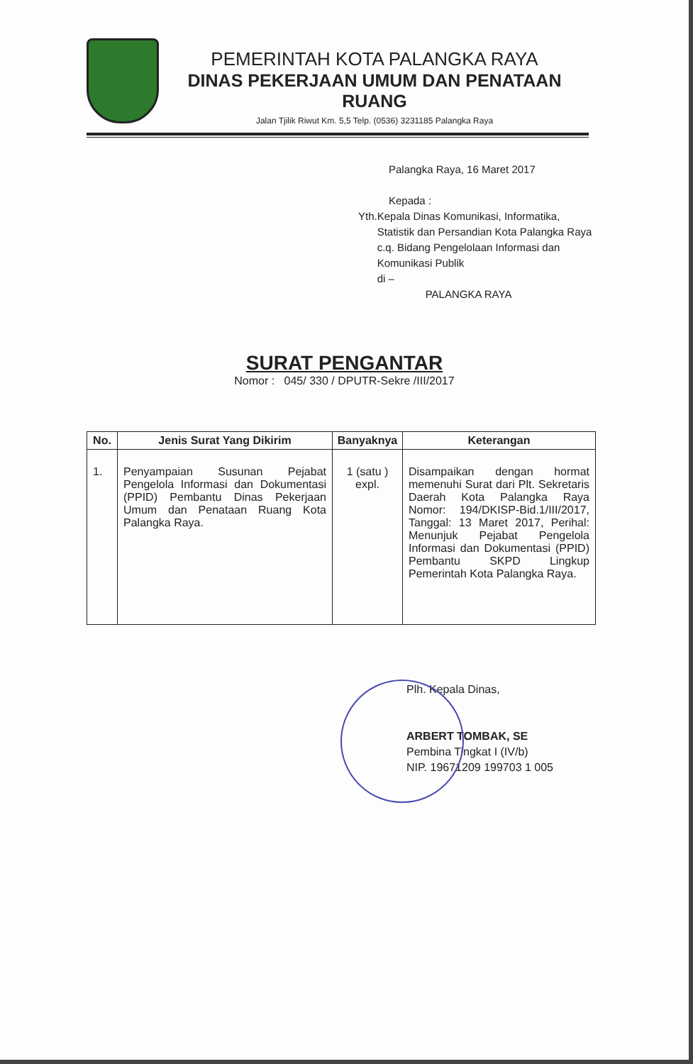PEMERINTAH KOTA PALANGKA RAYA
DINAS PEKERJAAN UMUM DAN PENATAAN RUANG
Jalan Tjilik Riwut Km. 5,5 Telp. (0536) 3231185 Palangka Raya
Palangka Raya, 16 Maret 2017
Kepada :
Yth. Kepala Dinas Komunikasi, Informatika, Statistik dan Persandian Kota Palangka Raya
c.q. Bidang Pengelolaan Informasi dan Komunikasi Publik
di –
PALANGKA RAYA
SURAT PENGANTAR
Nomor : 045/ 330 / DPUTR-Sekre /III/2017
| No. | Jenis Surat Yang Dikirim | Banyaknya | Keterangan |
| --- | --- | --- | --- |
| 1. | Penyampaian Susunan Pejabat Pengelola Informasi dan Dokumentasi (PPID) Pembantu Dinas Pekerjaan Umum dan Penataan Ruang Kota Palangka Raya. | 1 (satu ) expl. | Disampaikan dengan hormat memenuhi Surat dari Plt. Sekretaris Daerah Kota Palangka Raya Nomor: 194/DKISP-Bid.1/III/2017, Tanggal: 13 Maret 2017, Perihal: Menunjuk Pejabat Pengelola Informasi dan Dokumentasi (PPID) Pembantu SKPD Lingkup Pemerintah Kota Palangka Raya. |
Plh. Kepala Dinas,
ARBERT TOMBAK, SE
Pembina Tingkat I (IV/b)
NIP. 19671209 199703 1 005